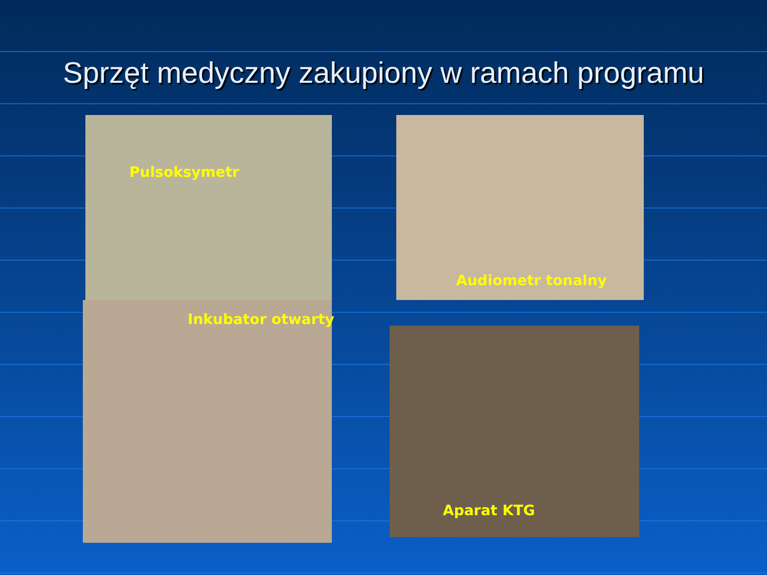Sprzęt medyczny zakupiony w ramach programu
Pulsoksymetr
Audiometr tonalny
Inkubator otwarty
Aparat KTG